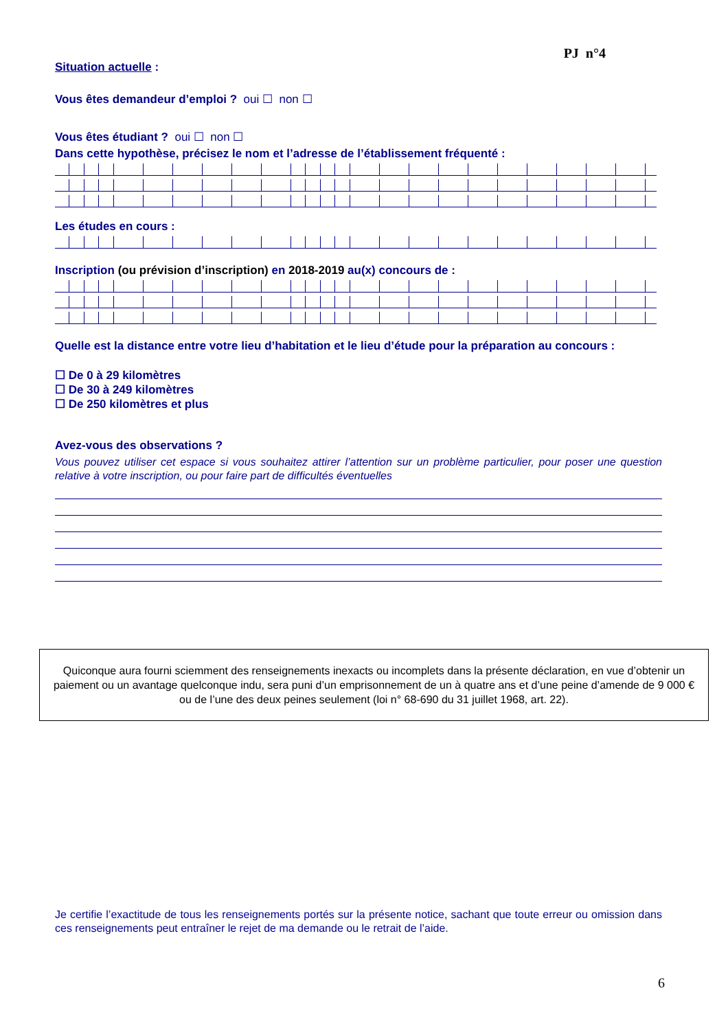PJ n°4
Situation actuelle :
Vous êtes demandeur d’emploi ? oui ☐ non ☐
Vous êtes étudiant ? oui ☐ non ☐
Dans cette hypothèse, précisez le nom et l’adresse de l’établissement fréquenté :
Les études en cours :
Inscription (ou prévision d’inscription) en 2018-2019 au(x) concours de :
Quelle est la distance entre votre lieu d’habitation et le lieu d’étude pour la préparation au concours :
☐ De 0 à 29 kilomètres
☐ De 30 à 249 kilomètres
☐ De 250 kilomètres et plus
Avez-vous des observations ?
Vous pouvez utiliser cet espace si vous souhaitez attirer l’attention sur un problème particulier, pour poser une question relative à votre inscription, ou pour faire part de difficultés éventuelles
Quiconque aura fourni sciemment des renseignements inexacts ou incomplets dans la présente déclaration, en vue d’obtenir un paiement ou un avantage quelconque indu, sera puni d’un emprisonnement de un à quatre ans et d’une peine d’amende de 9 000 € ou de l’une des deux peines seulement (loi n° 68-690 du 31 juillet 1968, art. 22).
Je certifie l’exactitude de tous les renseignements portés sur la présente notice, sachant que toute erreur ou omission dans ces renseignements peut entraîner le rejet de ma demande ou le retrait de l’aide.
6